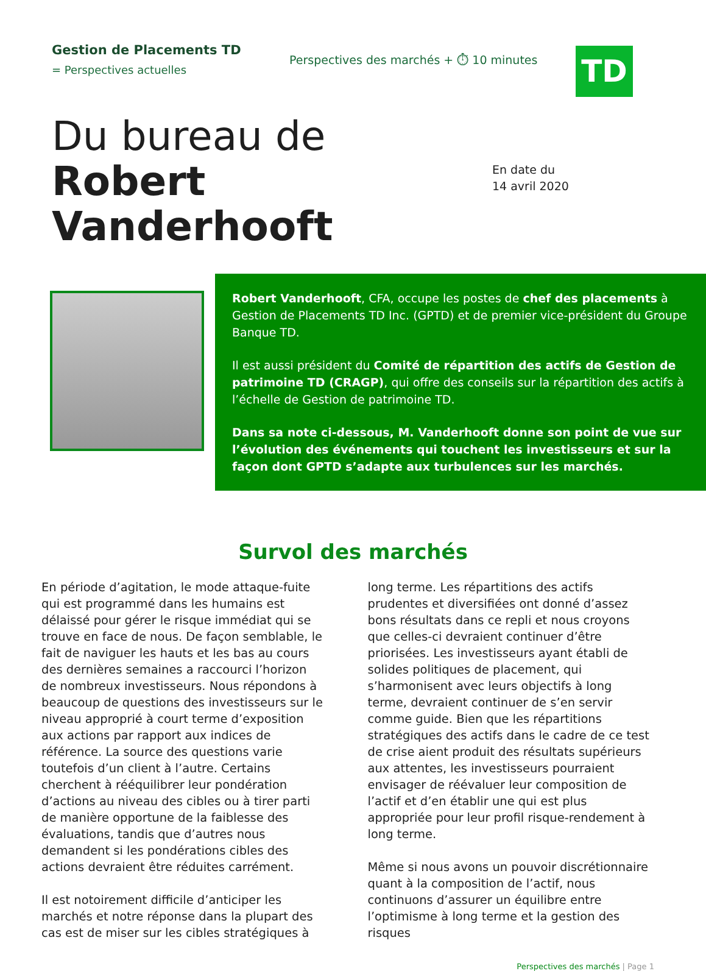Gestion de Placements TD
= Perspectives actuelles
Perspectives des marchés + ⏱ 10 minutes
TD
Du bureau de Robert Vanderhooft
En date du
14 avril 2020
Robert Vanderhooft, CFA, occupe les postes de chef des placements à Gestion de Placements TD Inc. (GPTD) et de premier vice-président du Groupe Banque TD.
Il est aussi président du Comité de répartition des actifs de Gestion de patrimoine TD (CRAGP), qui offre des conseils sur la répartition des actifs à l’échelle de Gestion de patrimoine TD.
Dans sa note ci-dessous, M. Vanderhooft donne son point de vue sur l’évolution des événements qui touchent les investisseurs et sur la façon dont GPTD s’adapte aux turbulences sur les marchés.
Survol des marchés
En période d’agitation, le mode attaque-fuite qui est programmé dans les humains est délaissé pour gérer le risque immédiat qui se trouve en face de nous. De façon semblable, le fait de naviguer les hauts et les bas au cours des dernières semaines a raccourci l’horizon de nombreux investisseurs. Nous répondons à beaucoup de questions des investisseurs sur le niveau approprié à court terme d’exposition aux actions par rapport aux indices de référence. La source des questions varie toutefois d’un client à l’autre. Certains cherchent à rééquilibrer leur pondération d’actions au niveau des cibles ou à tirer parti de manière opportune de la faiblesse des évaluations, tandis que d’autres nous demandent si les pondérations cibles des actions devraient être réduites carrément.
Il est notoirement difficile d’anticiper les marchés et notre réponse dans la plupart des cas est de miser sur les cibles stratégiques à long terme. Les répartitions des actifs prudentes et diversifiées ont donné d’assez bons résultats dans ce repli et nous croyons que celles-ci devraient continuer d’être priorisées. Les investisseurs ayant établi de solides politiques de placement, qui s’harmonisent avec leurs objectifs à long terme, devraient continuer de s’en servir comme guide. Bien que les répartitions stratégiques des actifs dans le cadre de ce test de crise aient produit des résultats supérieurs aux attentes, les investisseurs pourraient envisager de réévaluer leur composition de l’actif et d’en établir une qui est plus appropriée pour leur profil risque-rendement à long terme.
Même si nous avons un pouvoir discrétionnaire quant à la composition de l’actif, nous continuons d’assurer un équilibre entre l’optimisme à long terme et la gestion des risques
Perspectives des marchés | Page 1